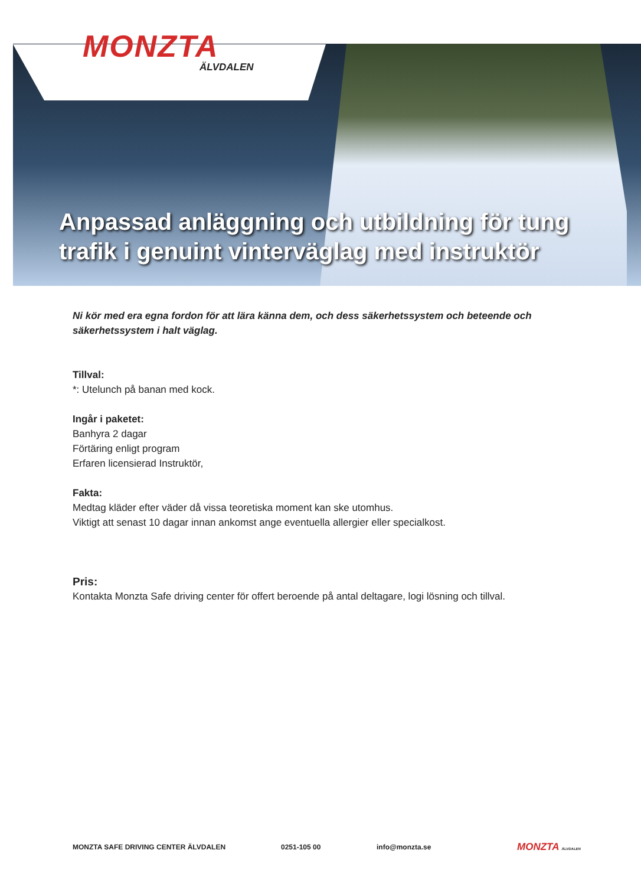MONZTA
ÄLVDALEN
Anpassad anläggning och utbildning för tung trafik i genuint vinterväglag med instruktör
Ni kör med era egna fordon för att lära känna dem, och dess säkerhetssystem och beteende och säkerhetssystem i halt väglag.
Tillval:
*: Utelunch på banan med kock.
Ingår i paketet:
Banhyra 2 dagar
Förtäring enligt program
Erfaren licensierad Instruktör,
Fakta:
Medtag kläder efter väder då vissa teoretiska moment kan ske utomhus.
Viktigt att senast 10 dagar innan ankomst ange eventuella allergier eller specialkost.
Pris:
Kontakta Monzta Safe driving center för offert beroende på antal deltagare, logi lösning och tillval.
MONZTA SAFE DRIVING CENTER ÄLVDALEN 0251-105 00 info@monzta.se MONZTA ÄLVDALEN